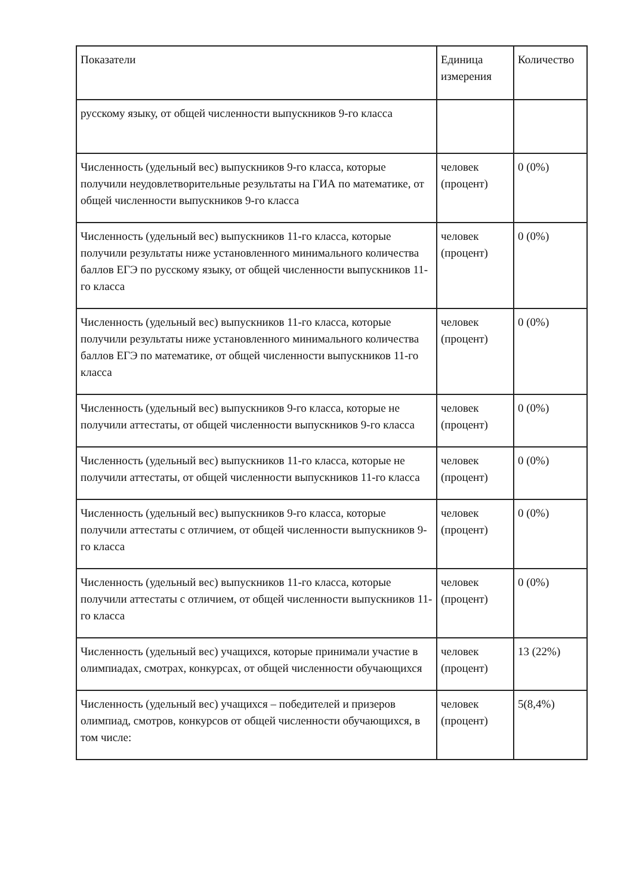| Показатели | Единица измерения | Количество |
| --- | --- | --- |
| русскому языку, от общей численности выпускников 9-го класса | | |
| Численность (удельный вес) выпускников 9-го класса, которые получили неудовлетворительные результаты на ГИА по математике, от общей численности выпускников 9-го класса | человек (процент) | 0 (0%) |
| Численность (удельный вес) выпускников 11-го класса, которые получили результаты ниже установленного минимального количества баллов ЕГЭ по русскому языку, от общей численности выпускников 11-го класса | человек (процент) | 0 (0%) |
| Численность (удельный вес) выпускников 11-го класса, которые получили результаты ниже установленного минимального количества баллов ЕГЭ по математике, от общей численности выпускников 11-го класса | человек (процент) | 0 (0%) |
| Численность (удельный вес) выпускников 9-го класса, которые не получили аттестаты, от общей численности выпускников 9-го класса | человек (процент) | 0 (0%) |
| Численность (удельный вес) выпускников 11-го класса, которые не получили аттестаты, от общей численности выпускников 11-го класса | человек (процент) | 0 (0%) |
| Численность (удельный вес) выпускников 9-го класса, которые получили аттестаты с отличием, от общей численности выпускников 9-го класса | человек (процент) | 0 (0%) |
| Численность (удельный вес) выпускников 11-го класса, которые получили аттестаты с отличием, от общей численности выпускников 11-го класса | человек (процент) | 0 (0%) |
| Численность (удельный вес) учащихся, которые принимали участие в олимпиадах, смотрах, конкурсах, от общей численности обучающихся | человек (процент) | 13 (22%) |
| Численность (удельный вес) учащихся – победителей и призеров олимпиад, смотров, конкурсов от общей численности обучающихся, в том числе: | человек (процент) | 5(8,4%) |